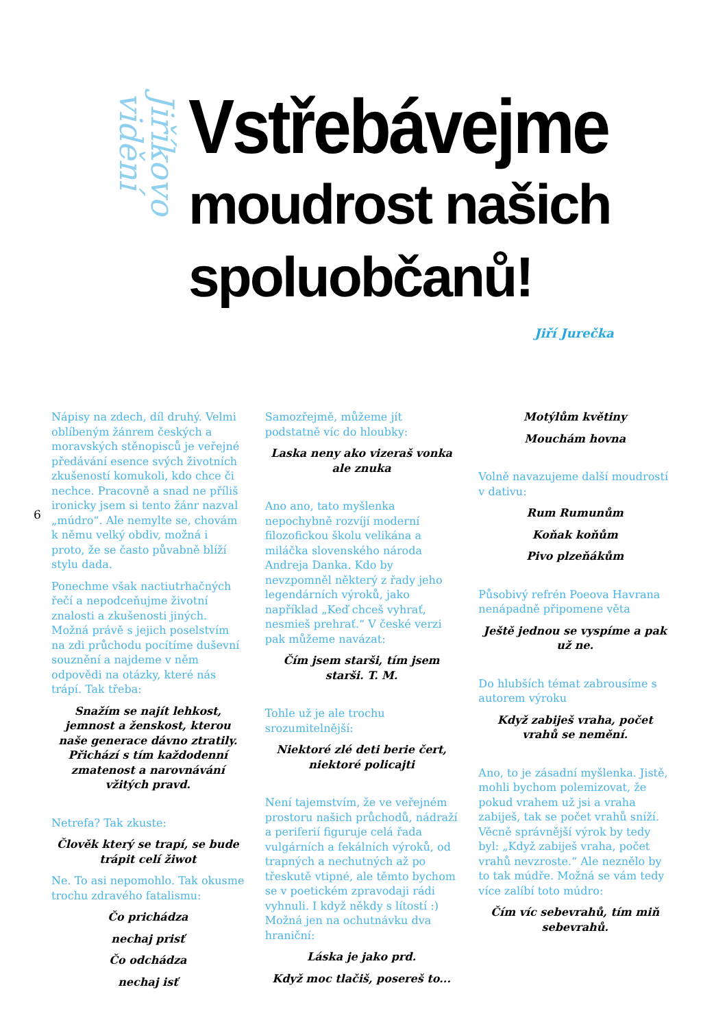Jiříkovo vidění
Vstřebávejme
moudrost našich
spoluobčanů!
Jiří Jurečka
6
Nápisy na zdech, díl druhý. Velmi oblíbeným žánrem českých a moravských stěnopisců je veřejné předávání esence svých životních zkušeností komukoli, kdo chce či nechce. Pracovně a snad ne příliš ironicky jsem si tento žánr nazval „múdro“. Ale nemylte se, chovám k němu velký obdiv, možná i proto, že se často půvabně blíží stylu dada.
Ponechme však nactiutrhačných řečí a nepodceňujme životní znalosti a zkušenosti jiných. Možná právě s jejich poselstvím na zdi průchodu pocítíme duševní souznění a najdeme v něm odpovědi na otázky, které nás trápí. Tak třeba:
Snažím se najít lehkost, jemnost a ženskost, kterou naše generace dávno ztratily. Přichází s tím každodenní zmatenost a narovnávání vžitých pravd.
Netrefa? Tak zkuste:
Člověk který se trapí, se bude trápit celí žiwot
Ne. To asi nepomohlo. Tak okusme trochu zdravého fatalismu:
Čo prichádza
nechaj prisť
Čo odchádza
nechaj isť
Samozřejmě, můžeme jít podstatně víc do hloubky:
Laska neny ako vizeraš vonka ale znuka
Ano ano, tato myšlenka nepochybně rozvíjí moderní filozofickou školu velikána a miláčka slovenského národa Andreja Danka. Kdo by nevzpomněl některý z řady jeho legendárních výroků, jako například „Keď chceš vyhrať, nesmieš prehrať.“ V české verzi pak můžeme navázat:
Čím jsem starši, tím jsem starši. T. M.
Tohle už je ale trochu srozumitelnější:
Niektoré zlé deti berie čert, niektoré policajti
Není tajemstvím, že ve veřejném prostoru našich průchodů, nádraží a periferií figuruje celá řada vulgárních a fekálních výroků, od trapných a nechutných až po třeskutě vtipné, ale těmto bychom se v poetickém zpravodaji rádi vyhnuli. I když někdy s lítostí :) Možná jen na ochutnávku dva hraniční:
Láska je jako prd.
Když moc tlačiš, posereš to...
Motýlům květiny
Mouchám hovna
Volně navazujeme další moudrostí v dativu:
Rum Rumunům
Koňak koňům
Pivo plzeňákům
Působivý refrén Poeova Havrana nenápadně připomene věta
Ještě jednou se vyspíme a pak už ne.
Do hlubších témat zabrousíme s autorem výroku
Když zabiješ vraha, počet vrahů se nemění.
Ano, to je zásadní myšlenka. Jistě, mohli bychom polemizovat, že pokud vrahem už jsi a vraha zabiješ, tak se počet vrahů sníží. Věcně správnější výrok by tedy byl: „Když zabiješ vraha, počet vrahů nevzroste.“ Ale neznělo by to tak múdře. Možná se vám tedy více zalíbí toto múdro:
Čím víc sebevrahů, tím miň sebevrahů.